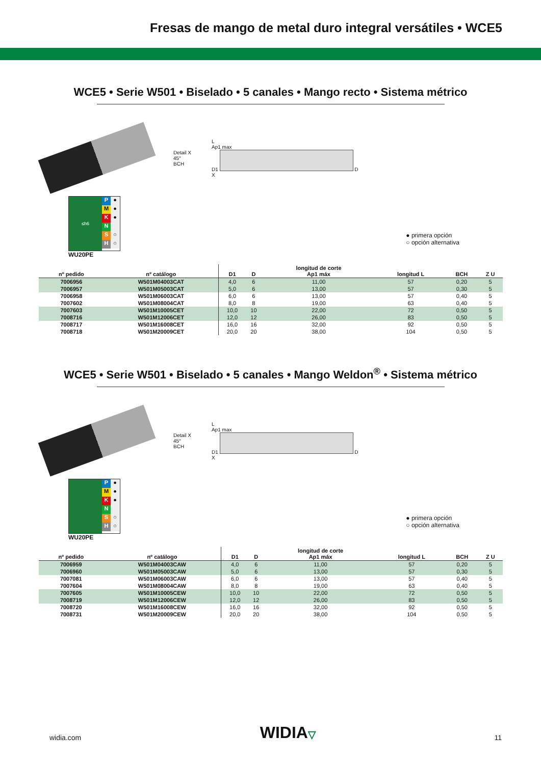Fresas de mango de metal duro integral versátiles • WCE5
WCE5 • Serie W501 • Biselado • 5 canales • Mango recto • Sistema métrico
Detail X
45°
BCH
L
Ap1 max
D1 D
X
≤h6
P ●
M ●
K ●
N
S ○
H ○
WU20PE
● primera opción
○ opción alternativa
| nº pedido | nº catálogo | D1 | D | longitud de corte Ap1 máx | longitud L | BCH | Z U |
| --- | --- | --- | --- | --- | --- | --- | --- |
| 7006956 | W501M04003CAT | 4,0 | 6 | 11,00 | 57 | 0,20 | 5 |
| 7006957 | W501M05003CAT | 5,0 | 6 | 13,00 | 57 | 0,30 | 5 |
| 7006958 | W501M06003CAT | 6,0 | 6 | 13,00 | 57 | 0,40 | 5 |
| 7007602 | W501M08004CAT | 8,0 | 8 | 19,00 | 63 | 0,40 | 5 |
| 7007603 | W501M10005CET | 10,0 | 10 | 22,00 | 72 | 0,50 | 5 |
| 7008716 | W501M12006CET | 12,0 | 12 | 26,00 | 83 | 0,50 | 5 |
| 7008717 | W501M16008CET | 16,0 | 16 | 32,00 | 92 | 0,50 | 5 |
| 7008718 | W501M20009CET | 20,0 | 20 | 38,00 | 104 | 0,50 | 5 |
WCE5 • Serie W501 • Biselado • 5 canales • Mango Weldon<sup>®</sup> • Sistema métrico
Detail X
45°
BCH
L
Ap1 max
D1 D
X
P ●
M ●
K ●
N
S ○
H ○
WU20PE
● primera opción
○ opción alternativa
| nº pedido | nº catálogo | D1 | D | longitud de corte Ap1 máx | longitud L | BCH | Z U |
| --- | --- | --- | --- | --- | --- | --- | --- |
| 7006959 | W501M04003CAW | 4,0 | 6 | 11,00 | 57 | 0,20 | 5 |
| 7006960 | W501M05003CAW | 5,0 | 6 | 13,00 | 57 | 0,30 | 5 |
| 7007081 | W501M06003CAW | 6,0 | 6 | 13,00 | 57 | 0,40 | 5 |
| 7007604 | W501M08004CAW | 8,0 | 8 | 19,00 | 63 | 0,40 | 5 |
| 7007605 | W501M10005CEW | 10,0 | 10 | 22,00 | 72 | 0,50 | 5 |
| 7008719 | W501M12006CEW | 12,0 | 12 | 26,00 | 83 | 0,50 | 5 |
| 7008720 | W501M16008CEW | 16,0 | 16 | 32,00 | 92 | 0,50 | 5 |
| 7008731 | W501M20009CEW | 20,0 | 20 | 38,00 | 104 | 0,50 | 5 |
widia.com WIDIA▽ 11